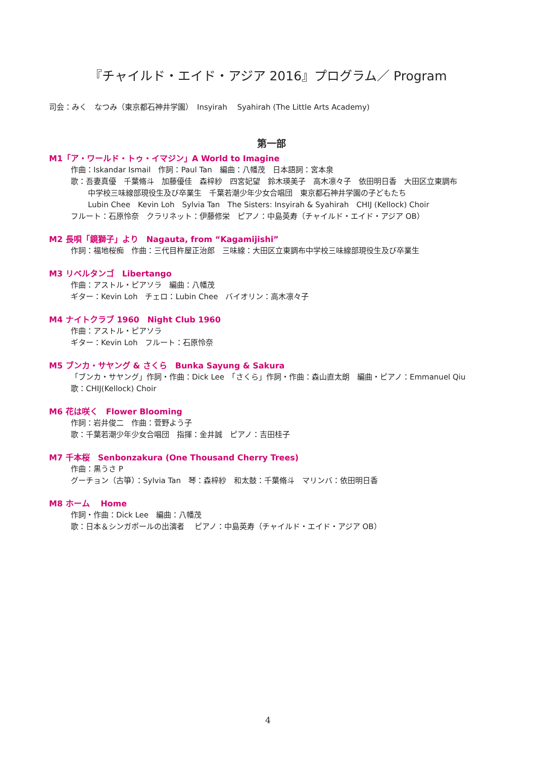『チャイルド・エイド・アジア 2016』プログラム／ Program
司会：みく　なつみ（東京都石神井学園）　Insyirah　 Syahirah (The Little Arts Academy)
第一部
M1「ア・ワールド・トゥ・イマジン」A World to Imagine
作曲：Iskandar Ismail　作詞：Paul Tan　編曲：八幡茂　日本語詞：宮本泉
歌：吾妻真優　千葉脩斗　加藤優佳　森梓紗　四宮妃望　鈴木瑛美子　高木凛々子　依田明日香　大田区立東調布
中学校三味線部現役生及び卒業生　千葉若潮少年少女合唱団　東京都石神井学園の子どもたち
Lubin Chee　Kevin Loh　Sylvia Tan　The Sisters: Insyirah & Syahirah　CHIJ (Kellock) Choir
フルート：石原怜奈　クラリネット：伊藤修栄　ピアノ：中島英寿（チャイルド・エイド・アジア OB）
M2 長唄「鏡獅子」より　Nagauta, from “Kagamijishi”
作詞：福地桜痴　作曲：三代目杵屋正治郎　三味線：大田区立東調布中学校三味線部現役生及び卒業生
M3 リベルタンゴ　Libertango
作曲：アストル・ピアソラ　編曲：八幡茂
ギター：Kevin Loh　チェロ：Lubin Chee　バイオリン：高木凛々子
M4 ナイトクラブ 1960　Night Club 1960
作曲：アストル・ピアソラ
ギター：Kevin Loh　フルート：石原怜奈
M5 ブンカ・サヤング & さくら　Bunka Sayung & Sakura
「ブンカ・サヤング」作詞・作曲：Dick Lee　「さくら」作詞・作曲：森山直太朗　編曲・ピアノ：Emmanuel Qiu
歌：CHIJ(Kellock) Choir
M6 花は咲く　Flower Blooming
作詞：岩井俊二　作曲：菅野よう子
歌：千葉若潮少年少女合唱団　指揮：金井誠　ピアノ：吉田桂子
M7 千本桜　Senbonzakura (One Thousand Cherry Trees)
作曲：黒うさ P
グーチョン（古箏）：Sylvia Tan　琴：森梓紗　和太鼓：千葉脩斗　マリンバ：依田明日香
M8 ホーム　 Home
作詞・作曲：Dick Lee　編曲：八幡茂
歌：日本＆シンガポールの出演者　 ピアノ：中島英寿（チャイルド・エイド・アジア OB）
4